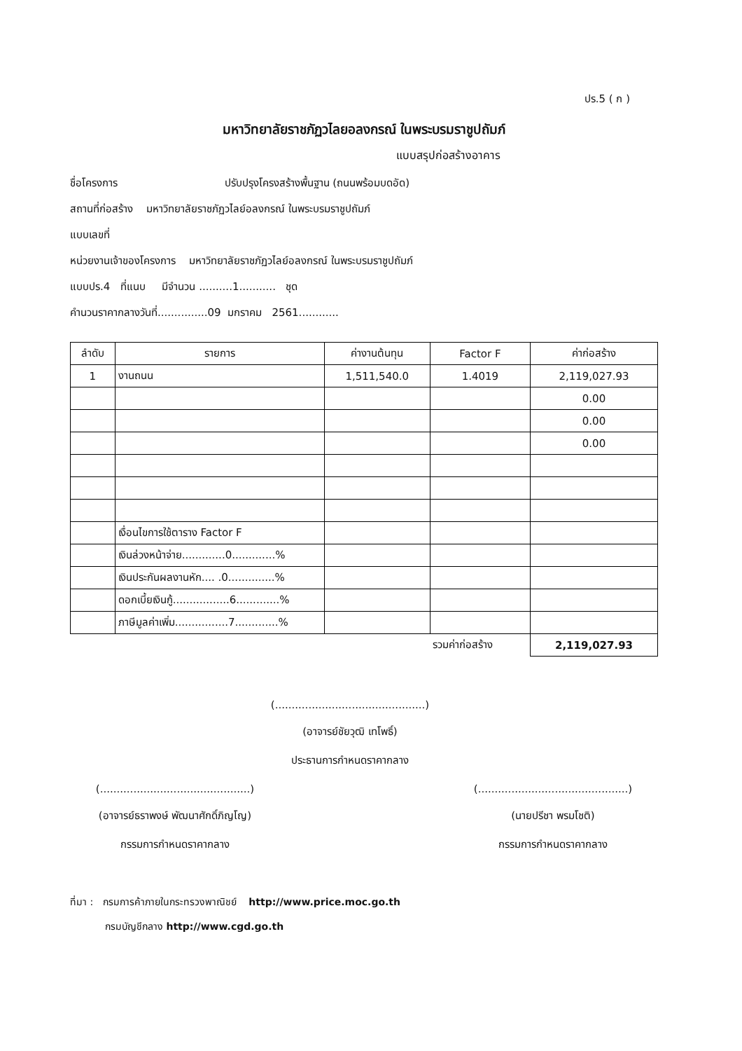ปร.5 ( ก )
มหาวิทยาลัยราชภัฏวไลยอลงกรณ์ ในพระบรมราชูปถัมภ์
แบบสรุปก่อสร้างอาคาร
ชื่อโครงการ ปรับปรุงโครงสร้างพื้นฐาน (ถนนพร้อมบดอัด)
สถานที่ก่อสร้าง มหาวิทยาลัยราชภัฏวไลย์อลงกรณ์ ในพระบรมราชูปถัมภ์
แบบเลขที่
หน่วยงานเจ้าของโครงการ มหาวิทยาลัยราชภัฏวไลย์อลงกรณ์ ในพระบรมราชูปถัมภ์
แบบปร.4 ที่แนบ มีจำนวน ..........1........... ชุด
คำนวนราคากลางวันที่...............09 มกราคม 2561............
| ลำดับ | รายการ | ค่างานต้นทุน | Factor F | ค่าก่อสร้าง |
| --- | --- | --- | --- | --- |
| 1 | งานถนน | 1,511,540.0 | 1.4019 | 2,119,027.93 |
| | | | | 0.00 |
| | | | | 0.00 |
| | | | | 0.00 |
| | เงื่อนไขการใช้ตาราง Factor F | | | |
| | เงินล่วงหน้าจ่าย.............0.............% | | | |
| | เงินประกันผลงานหัก.... .0..............% | | | |
| | ดอกเบี้ยเงินกู้.................6.............% | | | |
| | ภาษีมูลค่าเพิ่ม................7.............% | | | |
| | | | รวมค่าก่อสร้าง | 2,119,027.93 |
(.............................................)
(อาจารย์ชัยวุฒิ เทโพธิ์)
ประธานการกำหนดราคากลาง
(.............................................)
(อาจารย์ธราพงษ์ พัฒนาศักดิ์ภิญโญ)
กรรมการกำหนดราคากลาง
(.............................................)
(นายปรีชา พรมโชติ)
กรรมการกำหนดราคากลาง
ที่มา : กรมการค้าภายในกระทรวงพาณิชย์ http://www.price.moc.go.th
กรมบัญชีกลาง http://www.cgd.go.th